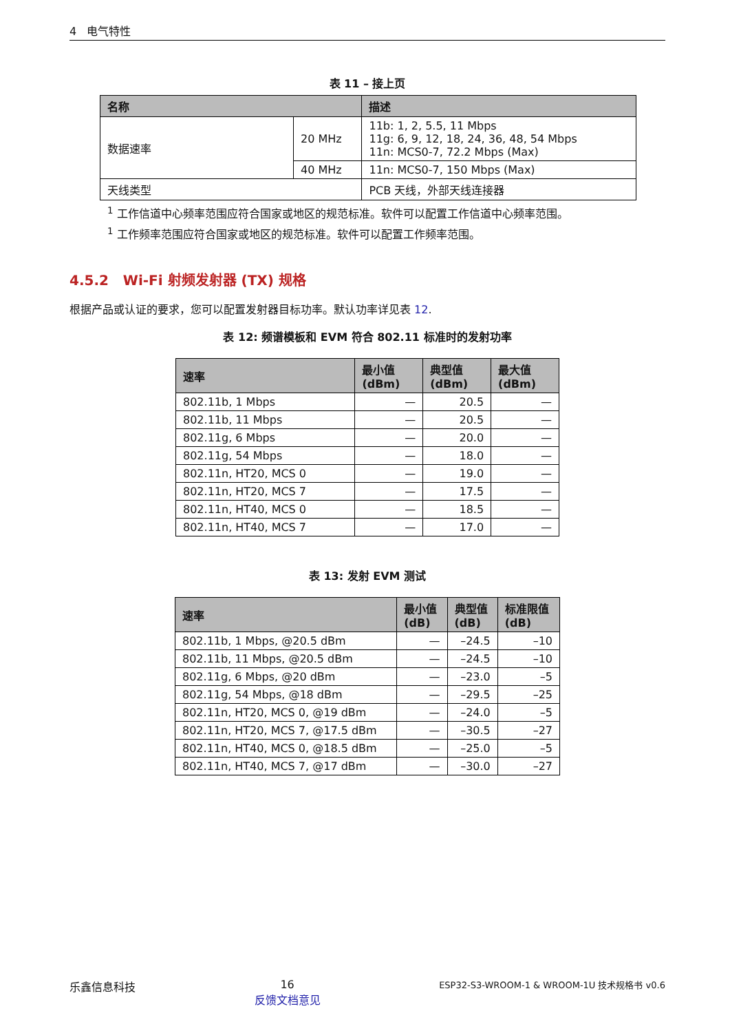4 电气特性
表 11 – 接上页
| 名称 | | 描述 |
| --- | --- | --- |
| 数据速率 | 20 MHz | 11b: 1, 2, 5.5, 11 Mbps 11g: 6, 9, 12, 18, 24, 36, 48, 54 Mbps 11n: MCS0-7, 72.2 Mbps (Max) |
| | 40 MHz | 11n: MCS0-7, 150 Mbps (Max) |
| 天线类型 | | PCB 天线，外部天线连接器 |
<sup>1</sup> 工作信道中心频率范围应符合国家或地区的规范标准。软件可以配置工作信道中心频率范围。
<sup>1</sup> 工作频率范围应符合国家或地区的规范标准。软件可以配置工作频率范围。
4.5.2 Wi-Fi 射频发射器 (TX) 规格
根据产品或认证的要求，您可以配置发射器目标功率。默认功率详见表 12.
表 12: 频谱模板和 EVM 符合 802.11 标准时的发射功率
| 速率 | 最小值 (dBm) | 典型值 (dBm) | 最大值 (dBm) |
| --- | --- | --- | --- |
| 802.11b, 1 Mbps | — | 20.5 | — |
| 802.11b, 11 Mbps | — | 20.5 | — |
| 802.11g, 6 Mbps | — | 20.0 | — |
| 802.11g, 54 Mbps | — | 18.0 | — |
| 802.11n, HT20, MCS 0 | — | 19.0 | — |
| 802.11n, HT20, MCS 7 | — | 17.5 | — |
| 802.11n, HT40, MCS 0 | — | 18.5 | — |
| 802.11n, HT40, MCS 7 | — | 17.0 | — |
表 13: 发射 EVM 测试
| 速率 | 最小值 (dB) | 典型值 (dB) | 标准限值 (dB) |
| --- | --- | --- | --- |
| 802.11b, 1 Mbps, @20.5 dBm | — | –24.5 | –10 |
| 802.11b, 11 Mbps, @20.5 dBm | — | –24.5 | –10 |
| 802.11g, 6 Mbps, @20 dBm | — | –23.0 | –5 |
| 802.11g, 54 Mbps, @18 dBm | — | –29.5 | –25 |
| 802.11n, HT20, MCS 0, @19 dBm | — | –24.0 | –5 |
| 802.11n, HT20, MCS 7, @17.5 dBm | — | –30.5 | –27 |
| 802.11n, HT40, MCS 0, @18.5 dBm | — | –25.0 | –5 |
| 802.11n, HT40, MCS 7, @17 dBm | — | –30.0 | –27 |
乐鑫信息科技 16
反馈文档意见 ESP32-S3-WROOM-1 & WROOM-1U 技术规格书 v0.6